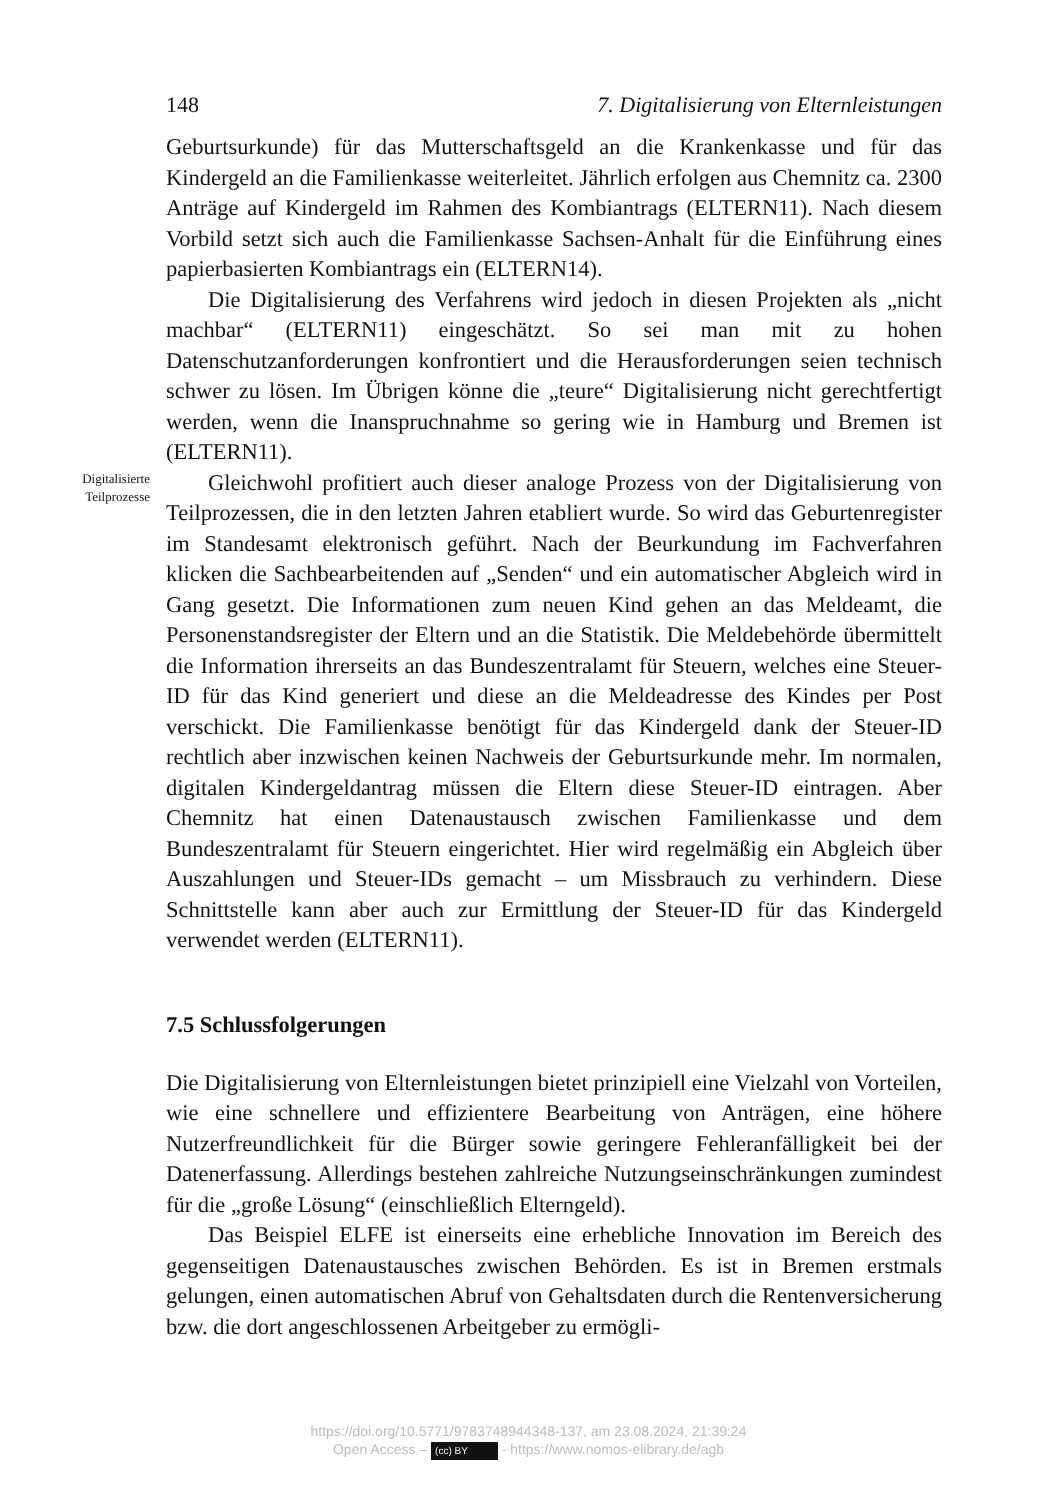148 7. Digitalisierung von Elternleistungen
Geburtsurkunde) für das Mutterschaftsgeld an die Krankenkasse und für das Kindergeld an die Familienkasse weiterleitet. Jährlich erfolgen aus Chemnitz ca. 2300 Anträge auf Kindergeld im Rahmen des Kombiantrags (ELTERN11). Nach diesem Vorbild setzt sich auch die Familienkasse Sachsen-Anhalt für die Einführung eines papierbasierten Kombiantrags ein (ELTERN14).
Die Digitalisierung des Verfahrens wird jedoch in diesen Projekten als „nicht machbar“ (ELTERN11) eingeschätzt. So sei man mit zu hohen Datenschutzanforderungen konfrontiert und die Herausforderungen seien technisch schwer zu lösen. Im Übrigen könne die „teure“ Digitalisierung nicht gerechtfertigt werden, wenn die Inanspruchnahme so gering wie in Hamburg und Bremen ist (ELTERN11).
Digitalisierte Teilprozesse
Gleichwohl profitiert auch dieser analoge Prozess von der Digitalisierung von Teilprozessen, die in den letzten Jahren etabliert wurde. So wird das Geburtenregister im Standesamt elektronisch geführt. Nach der Beurkundung im Fachverfahren klicken die Sachbearbeitenden auf „Senden“ und ein automatischer Abgleich wird in Gang gesetzt. Die Informationen zum neuen Kind gehen an das Meldeamt, die Personenstandsregister der Eltern und an die Statistik. Die Meldebehörde übermittelt die Information ihrerseits an das Bundeszentralamt für Steuern, welches eine Steuer-ID für das Kind generiert und diese an die Meldeadresse des Kindes per Post verschickt. Die Familienkasse benötigt für das Kindergeld dank der Steuer-ID rechtlich aber inzwischen keinen Nachweis der Geburtsurkunde mehr. Im normalen, digitalen Kindergeldantrag müssen die Eltern diese Steuer-ID eintragen. Aber Chemnitz hat einen Datenaustausch zwischen Familienkasse und dem Bundeszentralamt für Steuern eingerichtet. Hier wird regelmäßig ein Abgleich über Auszahlungen und Steuer-IDs gemacht – um Missbrauch zu verhindern. Diese Schnittstelle kann aber auch zur Ermittlung der Steuer-ID für das Kindergeld verwendet werden (ELTERN11).
7.5 Schlussfolgerungen
Die Digitalisierung von Elternleistungen bietet prinzipiell eine Vielzahl von Vorteilen, wie eine schnellere und effizientere Bearbeitung von Anträgen, eine höhere Nutzerfreundlichkeit für die Bürger sowie geringere Fehleranfälligkeit bei der Datenerfassung. Allerdings bestehen zahlreiche Nutzungseinschränkungen zumindest für die „große Lösung“ (einschließlich Elterngeld).
Das Beispiel ELFE ist einerseits eine erhebliche Innovation im Bereich des gegenseitigen Datenaustausches zwischen Behörden. Es ist in Bremen erstmals gelungen, einen automatischen Abruf von Gehaltsdaten durch die Rentenversicherung bzw. die dort angeschlossenen Arbeitgeber zu ermögli-
https://doi.org/10.5771/9783748944348-137, am 23.08.2024, 21:39:24
Open Access – (cc) BY - https://www.nomos-elibrary.de/agb